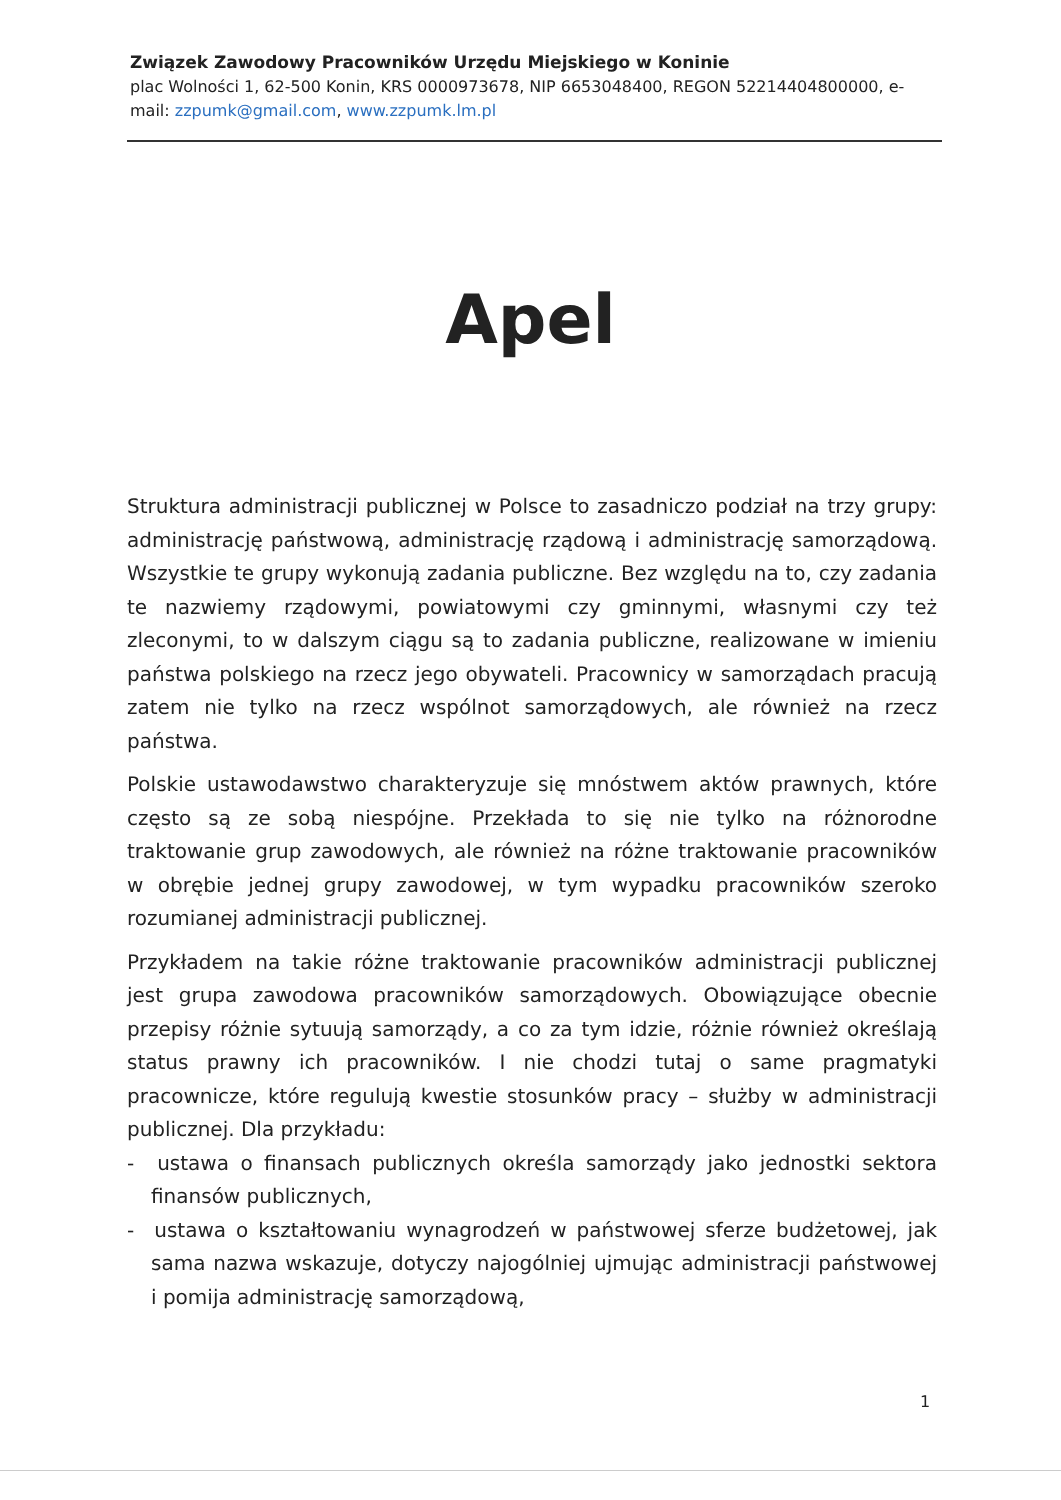Związek Zawodowy Pracowników Urzędu Miejskiego w Koninie
plac Wolności 1, 62-500 Konin, KRS 0000973678, NIP 6653048400, REGON 52214404800000, e-mail: zzpumk@gmail.com, www.zzpumk.lm.pl
Apel
Struktura administracji publicznej w Polsce to zasadniczo podział na trzy grupy: administrację państwową, administrację rządową i administrację samorządową. Wszystkie te grupy wykonują zadania publiczne. Bez względu na to, czy zadania te nazwiemy rządowymi, powiatowymi czy gminnymi, własnymi czy też zleconymi, to w dalszym ciągu są to zadania publiczne, realizowane w imieniu państwa polskiego na rzecz jego obywateli. Pracownicy w samorządach pracują zatem nie tylko na rzecz wspólnot samorządowych, ale również na rzecz państwa.
Polskie ustawodawstwo charakteryzuje się mnóstwem aktów prawnych, które często są ze sobą niespójne. Przekłada to się nie tylko na różnorodne traktowanie grup zawodowych, ale również na różne traktowanie pracowników w obrębie jednej grupy zawodowej, w tym wypadku pracowników szeroko rozumianej administracji publicznej.
Przykładem na takie różne traktowanie pracowników administracji publicznej jest grupa zawodowa pracowników samorządowych. Obowiązujące obecnie przepisy różnie sytuują samorządy, a co za tym idzie, różnie również określają status prawny ich pracowników. I nie chodzi tutaj o same pragmatyki pracownicze, które regulują kwestie stosunków pracy – służby w administracji publicznej. Dla przykładu:
- ustawa o finansach publicznych określa samorządy jako jednostki sektora finansów publicznych,
- ustawa o kształtowaniu wynagrodzeń w państwowej sferze budżetowej, jak sama nazwa wskazuje, dotyczy najogólniej ujmując administracji państwowej i pomija administrację samorządową,
1